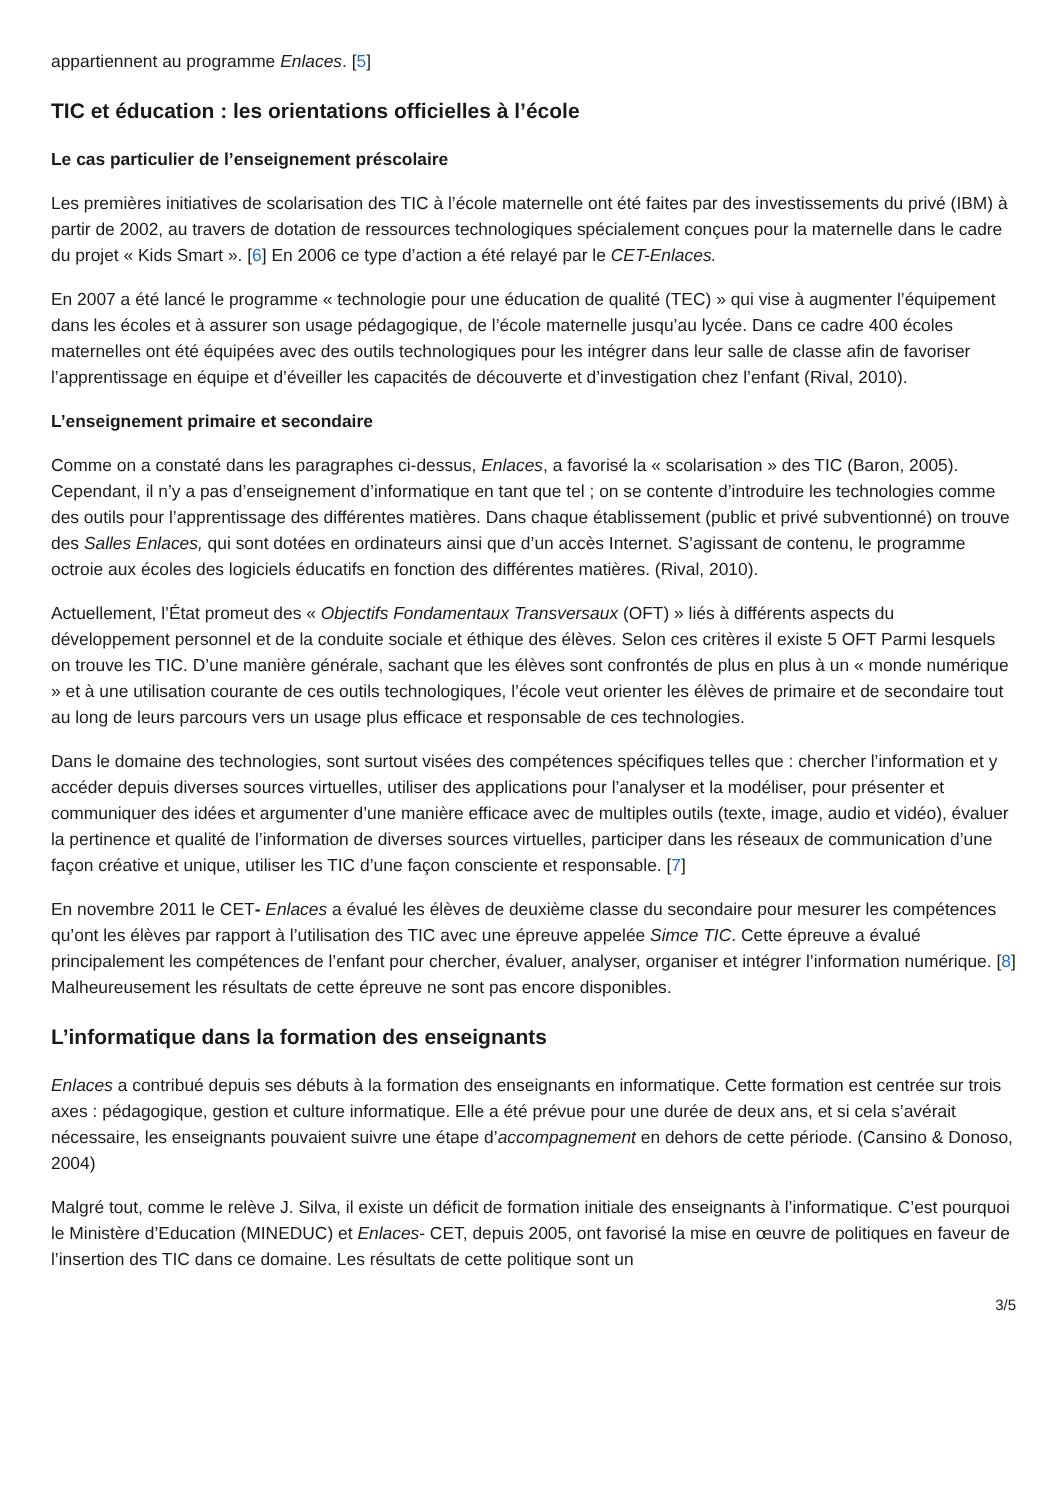appartiennent au programme Enlaces. [5]
TIC et éducation : les orientations officielles à l’école
Le cas particulier de l’enseignement préscolaire
Les premières initiatives de scolarisation des TIC à l’école maternelle ont été faites par des investissements du privé (IBM) à partir de 2002, au travers de dotation de ressources technologiques spécialement conçues pour la maternelle dans le cadre du projet « Kids Smart ». [6] En 2006 ce type d’action a été relayé par le CET-Enlaces.
En 2007 a été lancé le programme « technologie pour une éducation de qualité (TEC) » qui vise à augmenter l’équipement dans les écoles et à assurer son usage pédagogique, de l’école maternelle jusqu’au lycée. Dans ce cadre 400 écoles maternelles ont été équipées avec des outils technologiques pour les intégrer dans leur salle de classe afin de favoriser l’apprentissage en équipe et d’éveiller les capacités de découverte et d’investigation chez l’enfant (Rival, 2010).
L’enseignement primaire et secondaire
Comme on a constaté dans les paragraphes ci-dessus, Enlaces, a favorisé la « scolarisation » des TIC (Baron, 2005). Cependant, il n’y a pas d’enseignement d’informatique en tant que tel ; on se contente d’introduire les technologies comme des outils pour l’apprentissage des différentes matières. Dans chaque établissement (public et privé subventionné) on trouve des Salles Enlaces, qui sont dotées en ordinateurs ainsi que d’un accès Internet. S’agissant de contenu, le programme octroie aux écoles des logiciels éducatifs en fonction des différentes matières. (Rival, 2010).
Actuellement, l’État promeut des « Objectifs Fondamentaux Transversaux (OFT) » liés à différents aspects du développement personnel et de la conduite sociale et éthique des élèves. Selon ces critères il existe 5 OFT Parmi lesquels on trouve les TIC. D’une manière générale, sachant que les élèves sont confrontés de plus en plus à un « monde numérique » et à une utilisation courante de ces outils technologiques, l’école veut orienter les élèves de primaire et de secondaire tout au long de leurs parcours vers un usage plus efficace et responsable de ces technologies.
Dans le domaine des technologies, sont surtout visées des compétences spécifiques telles que : chercher l’information et y accéder depuis diverses sources virtuelles, utiliser des applications pour l’analyser et la modéliser, pour présenter et communiquer des idées et argumenter d’une manière efficace avec de multiples outils (texte, image, audio et vidéo), évaluer la pertinence et qualité de l’information de diverses sources virtuelles, participer dans les réseaux de communication d’une façon créative et unique, utiliser les TIC d’une façon consciente et responsable. [7]
En novembre 2011 le CET- Enlaces a évalué les élèves de deuxième classe du secondaire pour mesurer les compétences qu’ont les élèves par rapport à l’utilisation des TIC avec une épreuve appelée Simce TIC. Cette épreuve a évalué principalement les compétences de l’enfant pour chercher, évaluer, analyser, organiser et intégrer l’information numérique. [8] Malheureusement les résultats de cette épreuve ne sont pas encore disponibles.
L’informatique dans la formation des enseignants
Enlaces a contribué depuis ses débuts à la formation des enseignants en informatique. Cette formation est centrée sur trois axes : pédagogique, gestion et culture informatique. Elle a été prévue pour une durée de deux ans, et si cela s’avérait nécessaire, les enseignants pouvaient suivre une étape d’accompagnement en dehors de cette période. (Cansino & Donoso, 2004)
Malgré tout, comme le relève J. Silva, il existe un déficit de formation initiale des enseignants à l’informatique. C’est pourquoi le Ministère d’Education (MINEDUC) et Enlaces- CET, depuis 2005, ont favorisé la mise en œuvre de politiques en faveur de l’insertion des TIC dans ce domaine. Les résultats de cette politique sont un
3/5